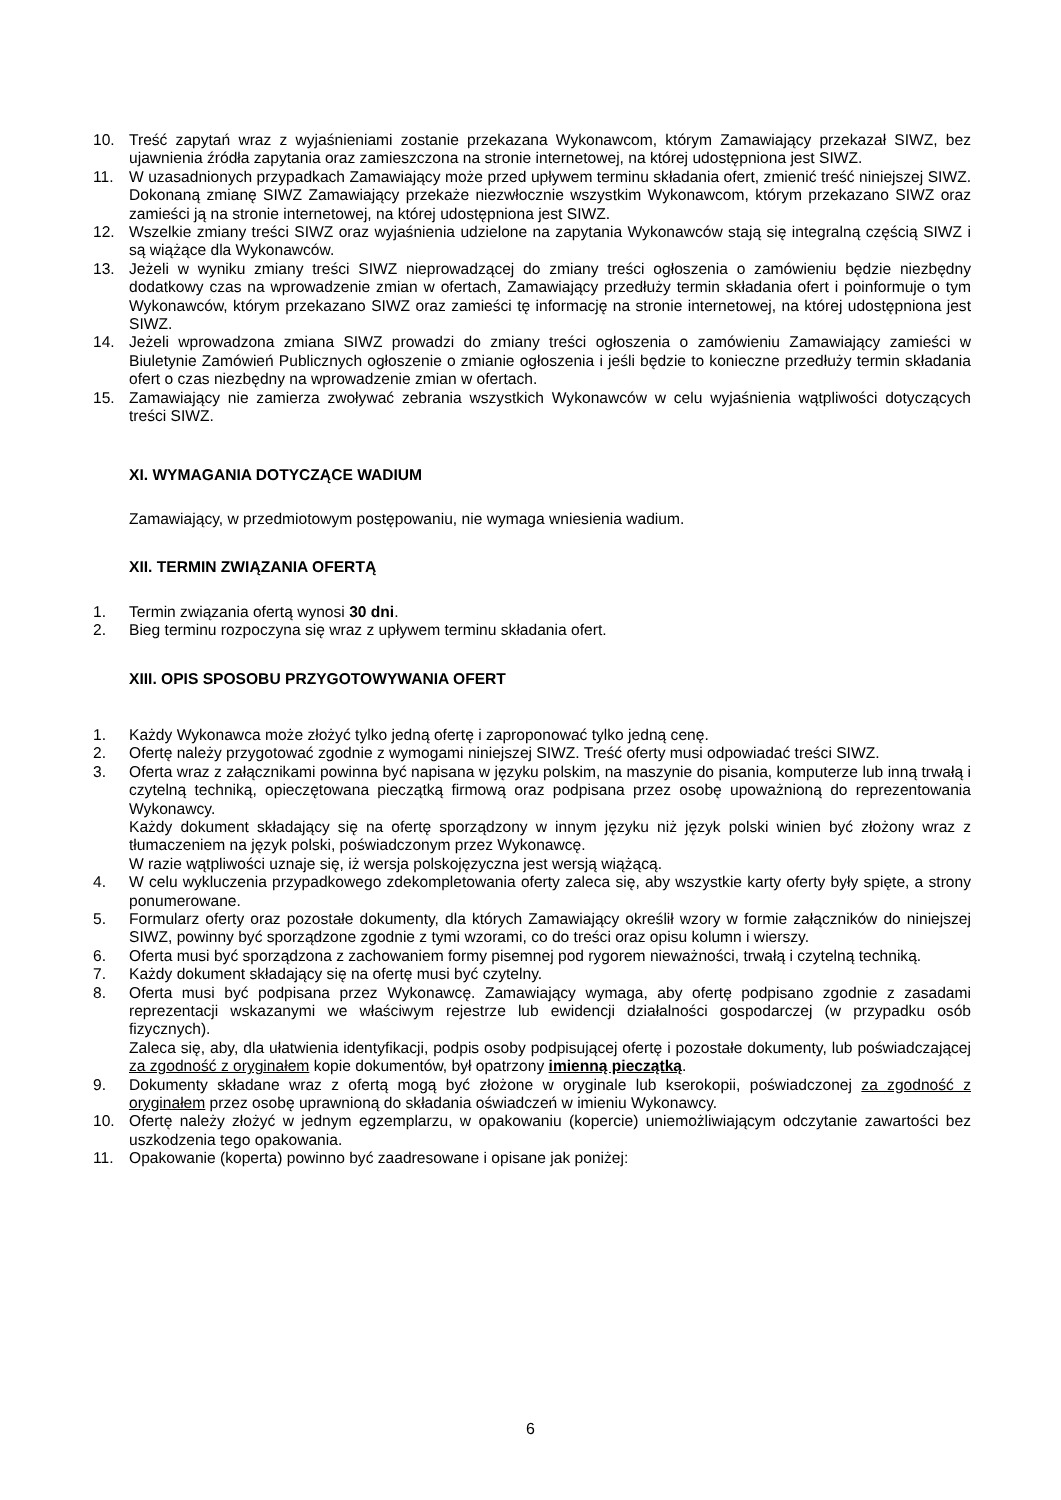10. Treść zapytań wraz z wyjaśnieniami zostanie przekazana Wykonawcom, którym Zamawiający przekazał SIWZ, bez ujawnienia źródła zapytania oraz zamieszczona na stronie internetowej, na której udostępniona jest SIWZ.
11. W uzasadnionych przypadkach Zamawiający może przed upływem terminu składania ofert, zmienić treść niniejszej SIWZ. Dokonaną zmianę SIWZ Zamawiający przekaże niezwłocznie wszystkim Wykonawcom, którym przekazano SIWZ oraz zamieści ją na stronie internetowej, na której udostępniona jest SIWZ.
12. Wszelkie zmiany treści SIWZ oraz wyjaśnienia udzielone na zapytania Wykonawców stają się integralną częścią SIWZ i są wiążące dla Wykonawców.
13. Jeżeli w wyniku zmiany treści SIWZ nieprowadzącej do zmiany treści ogłoszenia o zamówieniu będzie niezbędny dodatkowy czas na wprowadzenie zmian w ofertach, Zamawiający przedłuży termin składania ofert i poinformuje o tym Wykonawców, którym przekazano SIWZ oraz zamieści tę informację na stronie internetowej, na której udostępniona jest SIWZ.
14. Jeżeli wprowadzona zmiana SIWZ prowadzi do zmiany treści ogłoszenia o zamówieniu Zamawiający zamieści w Biuletynie Zamówień Publicznych ogłoszenie o zmianie ogłoszenia i jeśli będzie to konieczne przedłuży termin składania ofert o czas niezbędny na wprowadzenie zmian w ofertach.
15. Zamawiający nie zamierza zwoływać zebrania wszystkich Wykonawców w celu wyjaśnienia wątpliwości dotyczących treści SIWZ.
XI. WYMAGANIA DOTYCZĄCE WADIUM
Zamawiający, w przedmiotowym postępowaniu, nie wymaga wniesienia wadium.
XII. TERMIN ZWIĄZANIA OFERTĄ
1. Termin związania ofertą wynosi 30 dni.
2. Bieg terminu rozpoczyna się wraz z upływem terminu składania ofert.
XIII. OPIS SPOSOBU PRZYGOTOWYWANIA OFERT
1. Każdy Wykonawca może złożyć tylko jedną ofertę i zaproponować tylko jedną cenę.
2. Ofertę należy przygotować zgodnie z wymogami niniejszej SIWZ. Treść oferty musi odpowiadać treści SIWZ.
3. Oferta wraz z załącznikami powinna być napisana w języku polskim, na maszynie do pisania, komputerze lub inną trwałą i czytelną techniką, opieczętowana pieczątką firmową oraz podpisana przez osobę upoważnioną do reprezentowania Wykonawcy.
Każdy dokument składający się na ofertę sporządzony w innym języku niż język polski winien być złożony wraz z tłumaczeniem na język polski, poświadczonym przez Wykonawcę.
W razie wątpliwości uznaje się, iż wersja polskojęzyczna jest wersją wiążącą.
4. W celu wykluczenia przypadkowego zdekompletowania oferty zaleca się, aby wszystkie karty oferty były spięte, a strony ponumerowane.
5. Formularz oferty oraz pozostałe dokumenty, dla których Zamawiający określił wzory w formie załączników do niniejszej SIWZ, powinny być sporządzone zgodnie z tymi wzorami, co do treści oraz opisu kolumn i wierszy.
6. Oferta musi być sporządzona z zachowaniem formy pisemnej pod rygorem nieważności, trwałą i czytelną techniką.
7. Każdy dokument składający się na ofertę musi być czytelny.
8. Oferta musi być podpisana przez Wykonawcę. Zamawiający wymaga, aby ofertę podpisano zgodnie z zasadami reprezentacji wskazanymi we właściwym rejestrze lub ewidencji działalności gospodarczej (w przypadku osób fizycznych).
Zaleca się, aby, dla ułatwienia identyfikacji, podpis osoby podpisującej ofertę i pozostałe dokumenty, lub poświadczającej za zgodność z oryginałem kopie dokumentów, był opatrzony imienną pieczątką.
9. Dokumenty składane wraz z ofertą mogą być złożone w oryginale lub kserokopii, poświadczonej za zgodność z oryginałem przez osobę uprawnioną do składania oświadczeń w imieniu Wykonawcy.
10. Ofertę należy złożyć w jednym egzemplarzu, w opakowaniu (kopercie) uniemożliwiającym odczytanie zawartości bez uszkodzenia tego opakowania.
11. Opakowanie (koperta) powinno być zaadresowane i opisane jak poniżej:
6